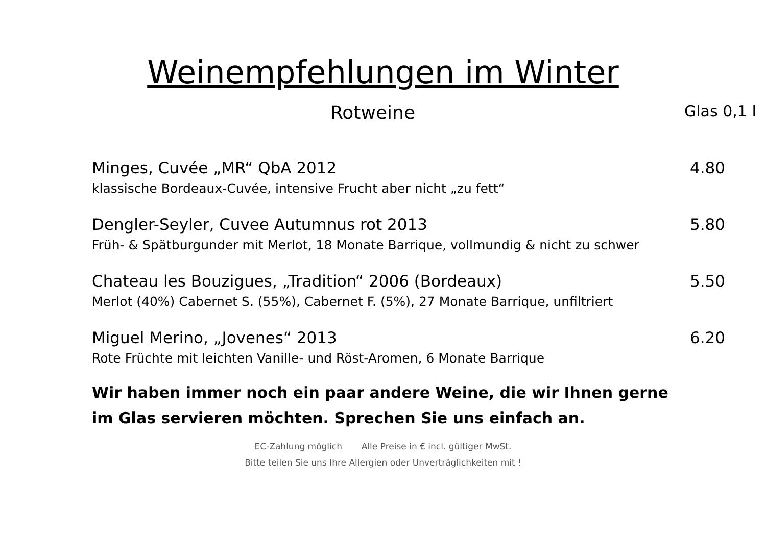Weinempfehlungen im Winter
Rotweine
Glas 0,1 l
Minges, Cuvée „MR“ QbA 2012 4.80
klassische Bordeaux-Cuvée, intensive Frucht aber nicht „zu fett“
Dengler-Seyler, Cuvee Autumnus rot 2013 5.80
Früh- & Spätburgunder mit Merlot, 18 Monate Barrique, vollmundig & nicht zu schwer
Chateau les Bouzigues, „Tradition“ 2006 (Bordeaux) 5.50
Merlot (40%) Cabernet S. (55%), Cabernet F. (5%), 27 Monate Barrique, unfiltriert
Miguel Merino, „Jovenes“ 2013 6.20
Rote Früchte mit leichten Vanille- und Röst-Aromen, 6 Monate Barrique
Wir haben immer noch ein paar andere Weine, die wir Ihnen gerne im Glas servieren möchten. Sprechen Sie uns einfach an.
EC-Zahlung möglich Alle Preise in € incl. gültiger MwSt.
Bitte teilen Sie uns Ihre Allergien oder Unverträglichkeiten mit !